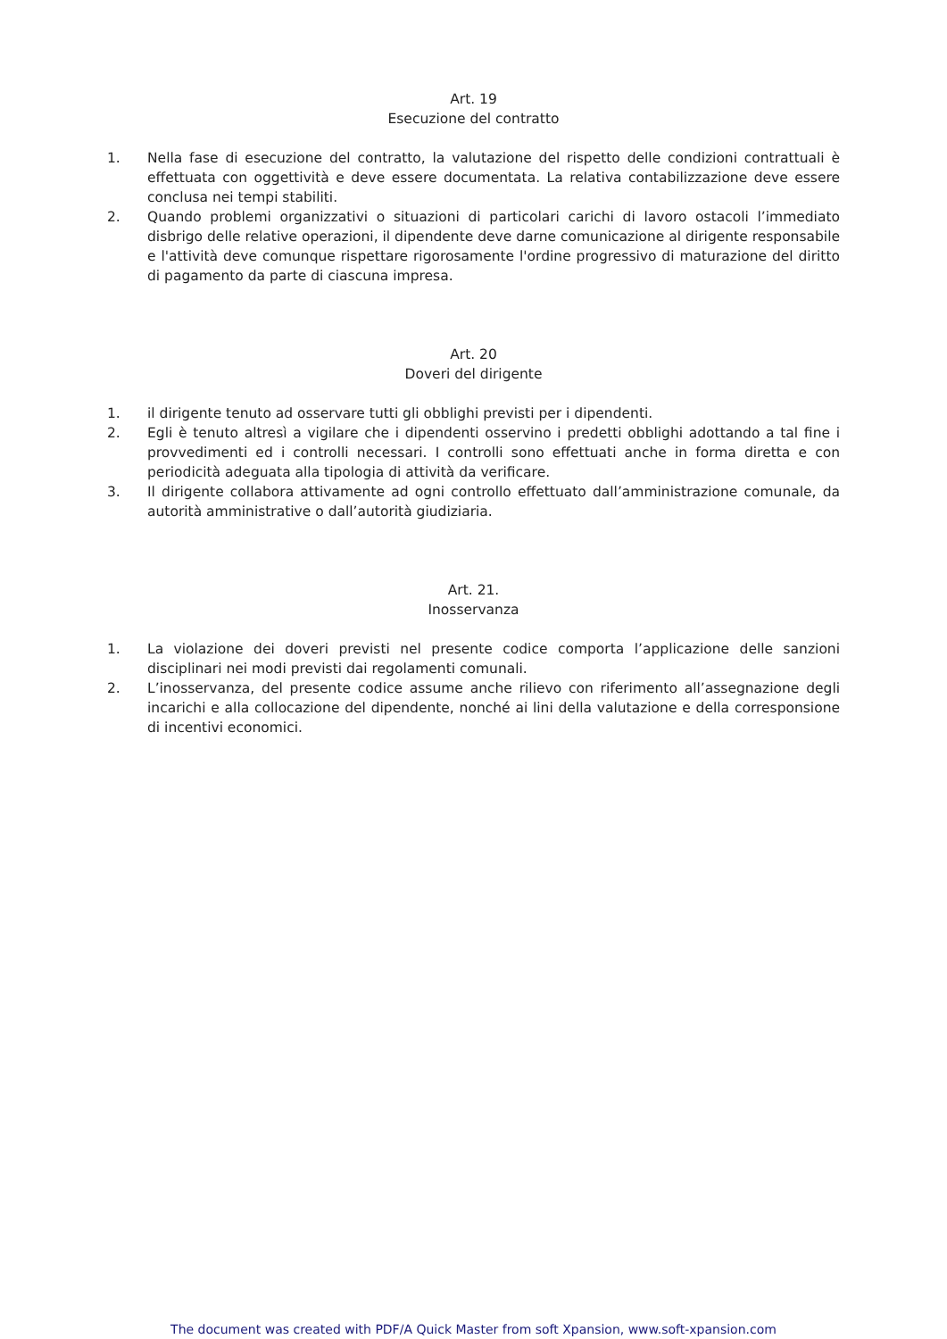Art. 19
Esecuzione del contratto
1. Nella fase di esecuzione del contratto, la valutazione del rispetto delle condizioni contrattuali è effettuata con oggettività e deve essere documentata. La relativa contabilizzazione deve essere conclusa nei tempi stabiliti.
2. Quando problemi organizzativi o situazioni di particolari carichi di lavoro ostacoli l’immediato disbrigo delle relative operazioni, il dipendente deve darne comunicazione al dirigente responsabile e l'attività deve comunque rispettare rigorosamente l'ordine progressivo di maturazione del diritto di pagamento da parte di ciascuna impresa.
Art. 20
Doveri del dirigente
1. il dirigente tenuto ad osservare tutti gli obblighi previsti per i dipendenti.
2. Egli è tenuto altresì a vigilare che i dipendenti osservino i predetti obblighi adottando a tal fine i provvedimenti ed i controlli necessari. I controlli sono effettuati anche in forma diretta e con periodicità adeguata alla tipologia di attività da verificare.
3. Il dirigente collabora attivamente ad ogni controllo effettuato dall’amministrazione comunale, da autorità amministrative o dall’autorità giudiziaria.
Art. 21.
Inosservanza
1. La violazione dei doveri previsti nel presente codice comporta l’applicazione delle sanzioni disciplinari nei modi previsti dai regolamenti comunali.
2. L’inosservanza, del presente codice assume anche rilievo con riferimento all’assegnazione degli incarichi e alla collocazione del dipendente, nonché ai lini della valutazione e della corresponsione di incentivi economici.
The document was created with PDF/A Quick Master from soft Xpansion, www.soft-xpansion.com